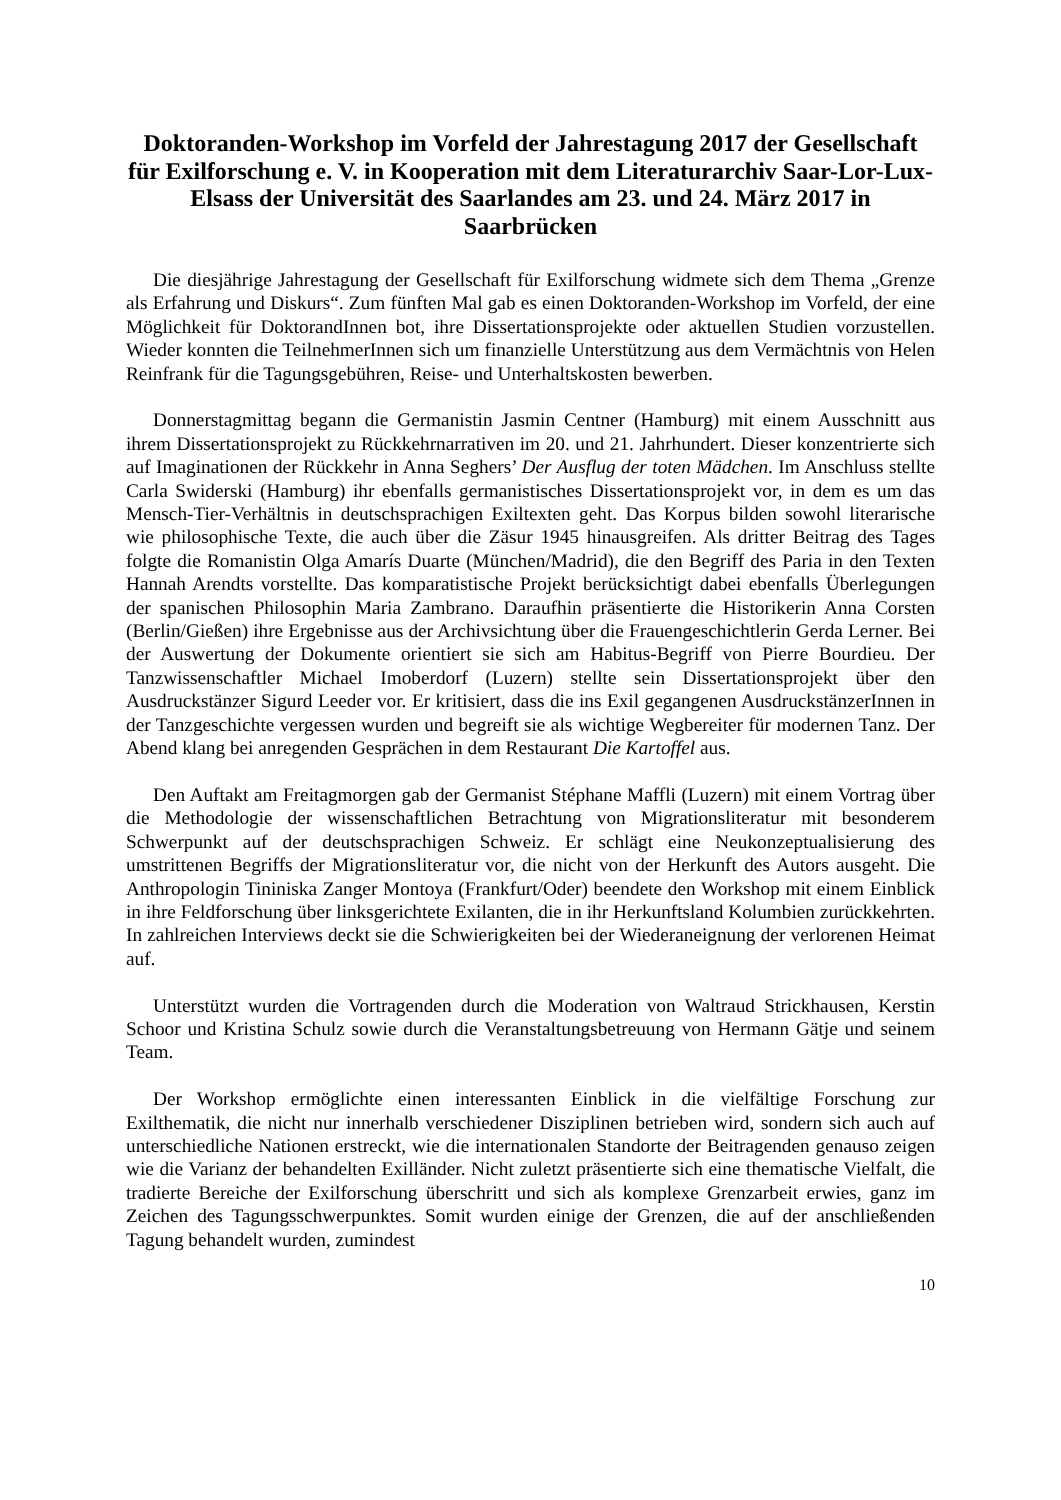Doktoranden-Workshop im Vorfeld der Jahrestagung 2017 der Gesellschaft für Exilforschung e. V. in Kooperation mit dem Literaturarchiv Saar-Lor-Lux-Elsass der Universität des Saarlandes am 23. und 24. März 2017 in Saarbrücken
Die diesjährige Jahrestagung der Gesellschaft für Exilforschung widmete sich dem Thema „Grenze als Erfahrung und Diskurs“. Zum fünften Mal gab es einen Doktoranden-Workshop im Vorfeld, der eine Möglichkeit für DoktorandInnen bot, ihre Dissertationsprojekte oder aktuellen Studien vorzustellen. Wieder konnten die TeilnehmerInnen sich um finanzielle Unterstützung aus dem Vermächtnis von Helen Reinfrank für die Tagungsgebühren, Reise- und Unterhaltskosten bewerben.
Donnerstagmittag begann die Germanistin Jasmin Centner (Hamburg) mit einem Ausschnitt aus ihrem Dissertationsprojekt zu Rückkehrnarrativen im 20. und 21. Jahrhundert. Dieser konzentrierte sich auf Imaginationen der Rückkehr in Anna Seghers’ Der Ausflug der toten Mädchen. Im Anschluss stellte Carla Swiderski (Hamburg) ihr ebenfalls germanistisches Dissertationsprojekt vor, in dem es um das Mensch-Tier-Verhältnis in deutschsprachigen Exiltexten geht. Das Korpus bilden sowohl literarische wie philosophische Texte, die auch über die Zäsur 1945 hinausgreifen. Als dritter Beitrag des Tages folgte die Romanistin Olga Amarís Duarte (München/Madrid), die den Begriff des Paria in den Texten Hannah Arendts vorstellte. Das komparatistische Projekt berücksichtigt dabei ebenfalls Überlegungen der spanischen Philosophin Maria Zambrano. Daraufhin präsentierte die Historikerin Anna Corsten (Berlin/Gießen) ihre Ergebnisse aus der Archivsichtung über die Frauengeschichtlerin Gerda Lerner. Bei der Auswertung der Dokumente orientiert sie sich am Habitus-Begriff von Pierre Bourdieu. Der Tanzwissenschaftler Michael Imoberdorf (Luzern) stellte sein Dissertationsprojekt über den Ausdruckstänzer Sigurd Leeder vor. Er kritisiert, dass die ins Exil gegangenen AusdruckstänzerInnen in der Tanzgeschichte vergessen wurden und begreift sie als wichtige Wegbereiter für modernen Tanz. Der Abend klang bei anregenden Gesprächen in dem Restaurant Die Kartoffel aus.
Den Auftakt am Freitagmorgen gab der Germanist Stéphane Maffli (Luzern) mit einem Vortrag über die Methodologie der wissenschaftlichen Betrachtung von Migrationsliteratur mit besonderem Schwerpunkt auf der deutschsprachigen Schweiz. Er schlägt eine Neukonzeptualisierung des umstrittenen Begriffs der Migrationsliteratur vor, die nicht von der Herkunft des Autors ausgeht. Die Anthropologin Tininiska Zanger Montoya (Frankfurt/Oder) beendete den Workshop mit einem Einblick in ihre Feldforschung über linksgerichtete Exilanten, die in ihr Herkunftsland Kolumbien zurückkehrten. In zahlreichen Interviews deckt sie die Schwierigkeiten bei der Wiederaneignung der verlorenen Heimat auf.
Unterstützt wurden die Vortragenden durch die Moderation von Waltraud Strickhausen, Kerstin Schoor und Kristina Schulz sowie durch die Veranstaltungsbetreuung von Hermann Gätje und seinem Team.
Der Workshop ermöglichte einen interessanten Einblick in die vielfältige Forschung zur Exilthematik, die nicht nur innerhalb verschiedener Disziplinen betrieben wird, sondern sich auch auf unterschiedliche Nationen erstreckt, wie die internationalen Standorte der Beitragenden genauso zeigen wie die Varianz der behandelten Exilländer. Nicht zuletzt präsentierte sich eine thematische Vielfalt, die tradierte Bereiche der Exilforschung überschritt und sich als komplexe Grenzarbeit erwies, ganz im Zeichen des Tagungsschwerpunktes. Somit wurden einige der Grenzen, die auf der anschließenden Tagung behandelt wurden, zumindest
10